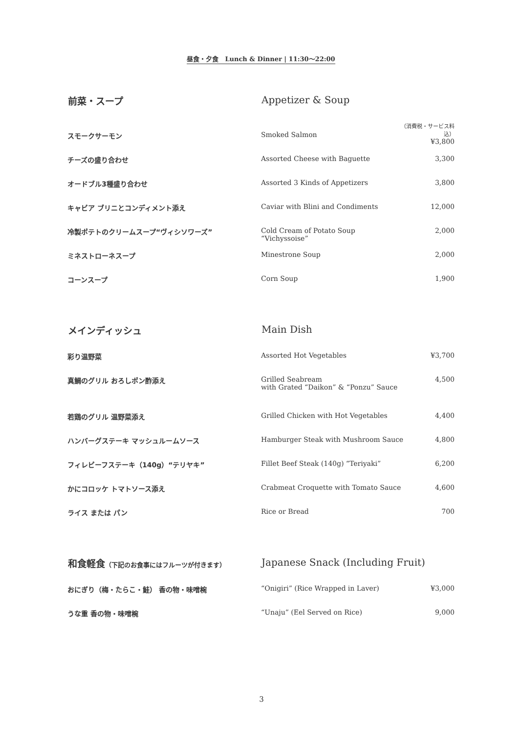昼食・夕食　Lunch & Dinner | 11:30〜22:00
| 前菜・スープ | Appetizer & Soup | |
| --- | --- | --- |
| スモークサーモン | Smoked Salmon | （消費税・サービス料込） ¥3,800 |
| チーズの盛り合わせ | Assorted Cheese with Baguette | 3,300 |
| オードブル3種盛り合わせ | Assorted 3 Kinds of Appetizers | 3,800 |
| キャビア ブリニとコンディメント添え | Caviar with Blini and Condiments | 12,000 |
| 冷製ポテトのクリームスープ“ヴィシソワーズ” | Cold Cream of Potato Soup “Vichyssoise” | 2,000 |
| ミネストローネスープ | Minestrone Soup | 2,000 |
| コーンスープ | Corn Soup | 1,900 |
| メインディッシュ | Main Dish | |
| --- | --- | --- |
| 彩り温野菜 | Assorted Hot Vegetables | ¥3,700 |
| 真鯛のグリル おろしポン酢添え | Grilled Seabream with Grated “Daikon” & “Ponzu” Sauce | 4,500 |
| 若鶏のグリル 温野菜添え | Grilled Chicken with Hot Vegetables | 4,400 |
| ハンバーグステーキ マッシュルームソース | Hamburger Steak with Mushroom Sauce | 4,800 |
| フィレビーフステーキ（140g）“テリヤキ” | Fillet Beef Steak (140g) “Teriyaki” | 6,200 |
| かにコロッケ トマトソース添え | Crabmeat Croquette with Tomato Sauce | 4,600 |
| ライス または パン | Rice or Bread | 700 |
| 和食軽食 （下記のお食事にはフルーツが付きます） | Japanese Snack (Including Fruit) | |
| --- | --- | --- |
| おにぎり（梅・たらこ・鮭） 香の物・味噌椀 | “Onigiri” (Rice Wrapped in Laver) | ¥3,000 |
| うな重 香の物・味噌椀 | “Unaju” (Eel Served on Rice) | 9,000 |
3